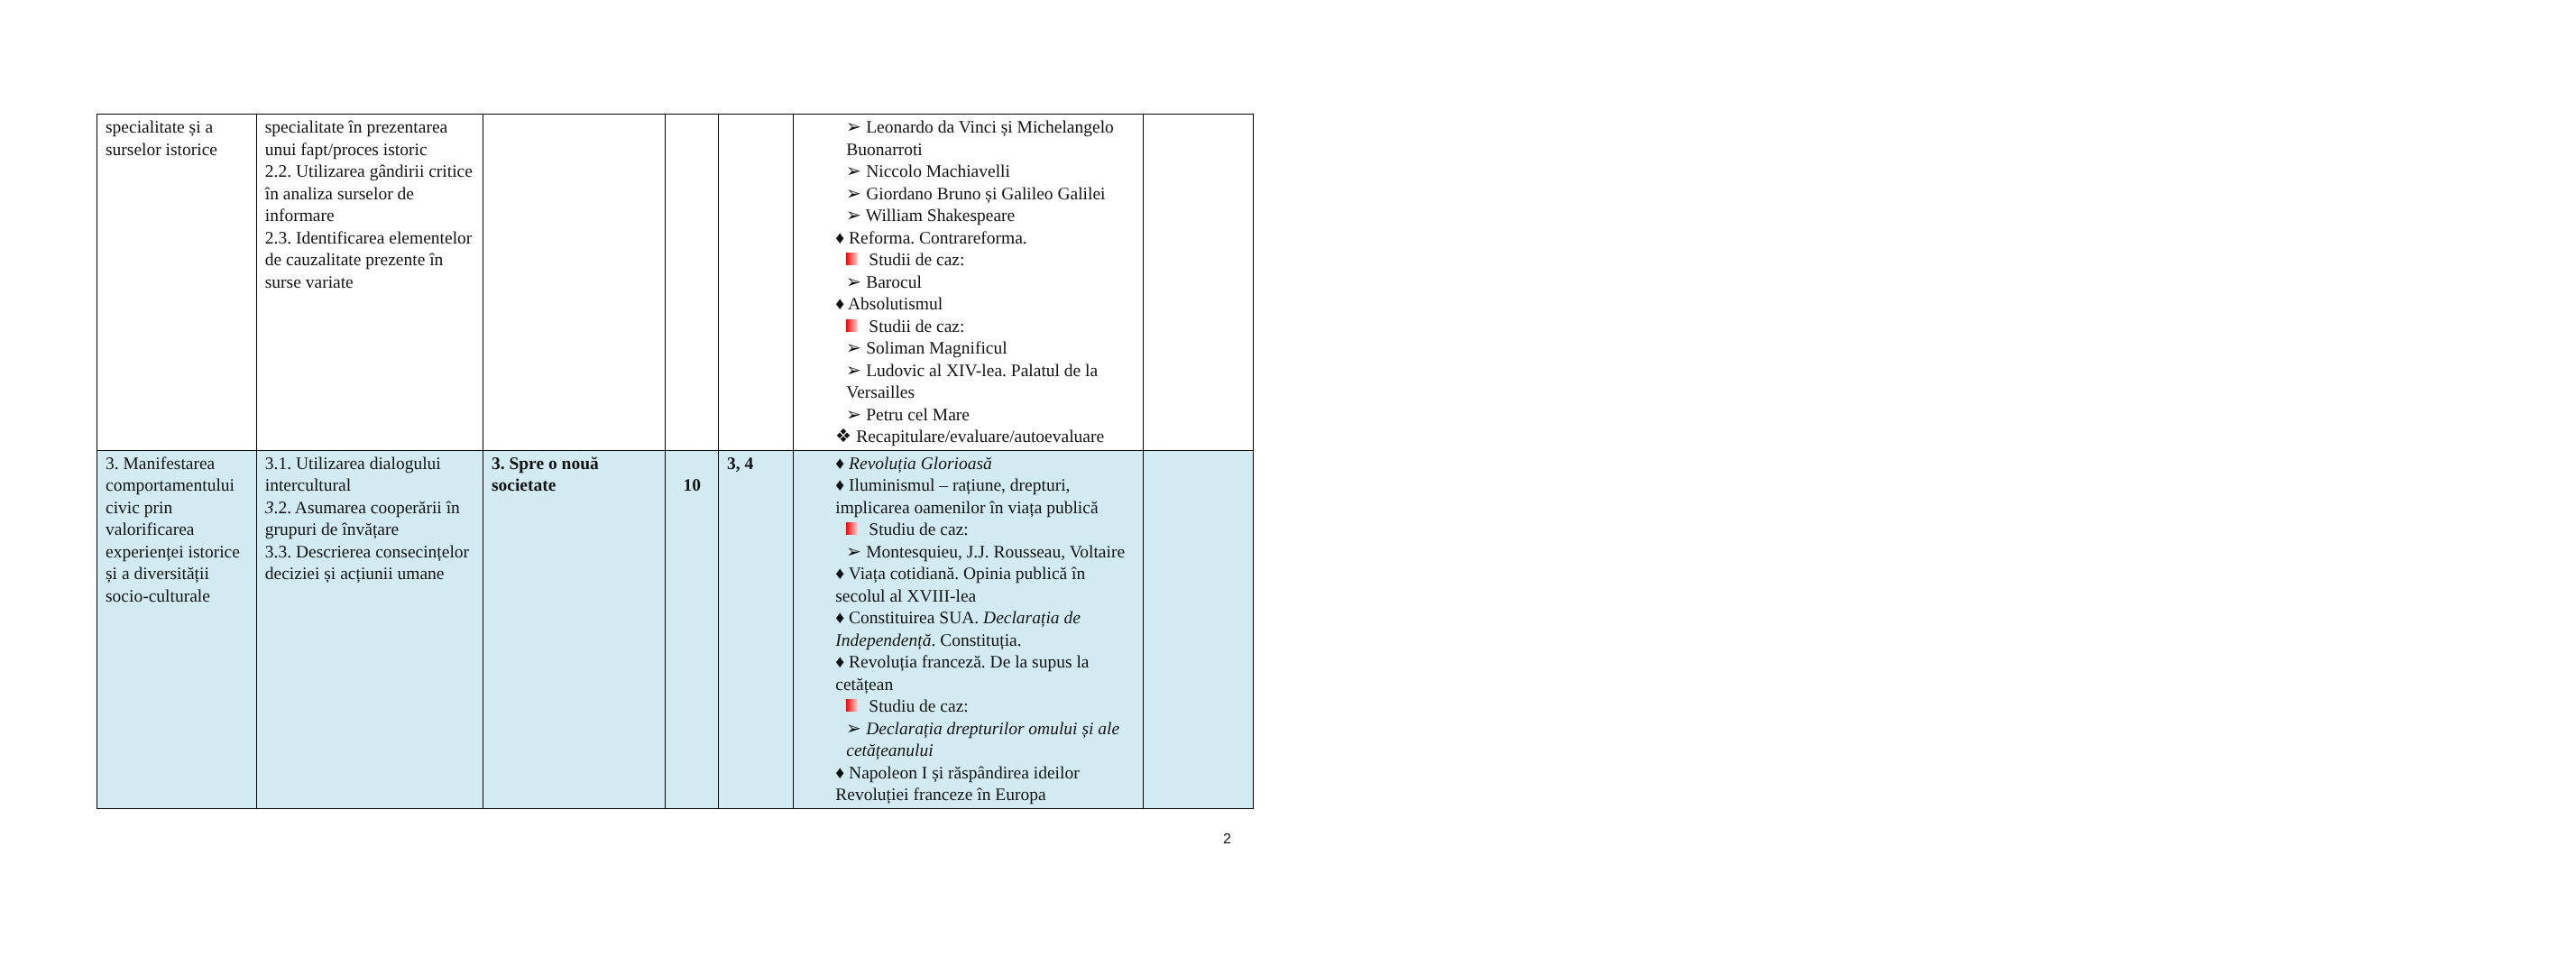| specialitate și a surselor istorice | specialitate în prezentarea unui fapt/proces istoric 2.2. Utilizarea gândirii critice în analiza surselor de informare 2.3. Identificarea elementelor de cauzalitate prezente în surse variate | | | | ➢ Leonardo da Vinci și Michelangelo Buonarroti ➢ Niccolo Machiavelli ➢ Giordano Bruno și Galileo Galilei ➢ William Shakespeare ♦ Reforma. Contrareforma. Studii de caz: ➢ Barocul ♦ Absolutismul Studii de caz: ➢ Soliman Magnificul ➢ Ludovic al XIV-lea. Palatul de la Versailles ➢ Petru cel Mare ❖ Recapitulare/evaluare/autoevaluare | |
| 3. Manifestarea comportamentului civic prin valorificarea experienței istorice și a diversității socio-culturale | 3.1. Utilizarea dialogului intercultural 3 .2. Asumarea cooperării în grupuri de învățare 3.3. Descrierea consecințelor deciziei și acțiunii umane | 3. Spre o nouă societate | 10 | 3, 4 | ♦ Revoluția Glorioasă ♦ Iluminismul – rațiune, drepturi, implicarea oamenilor în viața publică Studiu de caz: ➢ Montesquieu, J.J. Rousseau, Voltaire ♦ Viața cotidiană. Opinia publică în secolul al XVIII-lea ♦ Constituirea SUA. Declarația de Independență . Constituția. ♦ Revoluția franceză. De la supus la cetățean Studiu de caz: ➢ Declarația drepturilor omului și ale cetățeanului ♦ Napoleon I și răspândirea ideilor Revoluției franceze în Europa | |
2